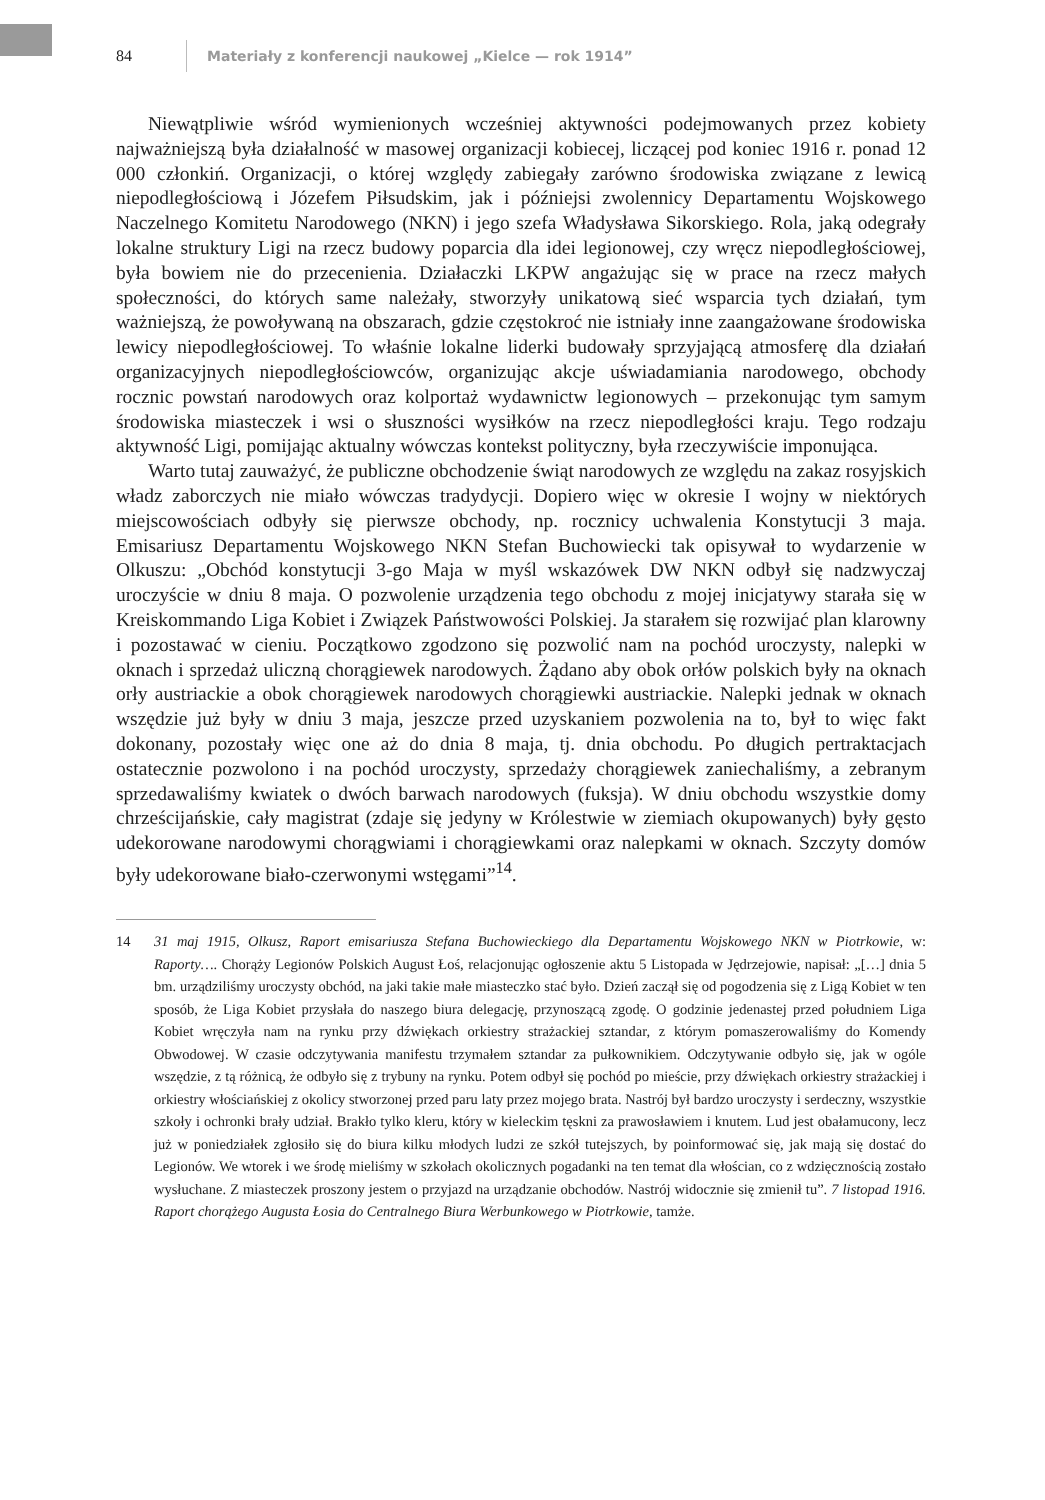84 Materiały z konferencji naukowej „Kielce — rok 1914”
Niewątpliwie wśród wymienionych wcześniej aktywności podejmowanych przez kobiety najważniejszą była działalność w masowej organizacji kobiecej, liczącej pod koniec 1916 r. ponad 12 000 członkiń. Organizacji, o której względy zabiegały zarówno środowiska związane z lewicą niepodległościową i Józefem Piłsudskim, jak i późniejsi zwolennicy Departamentu Wojskowego Naczelnego Komitetu Narodowego (NKN) i jego szefa Władysława Sikorskiego. Rola, jaką odegrały lokalne struktury Ligi na rzecz budowy poparcia dla idei legionowej, czy wręcz niepodległościowej, była bowiem nie do przecenienia. Działaczki LKPW angażując się w prace na rzecz małych społeczności, do których same należały, stworzyły unikatową sieć wsparcia tych działań, tym ważniejszą, że powoływaną na obszarach, gdzie częstokroć nie istniały inne zaangażowane środowiska lewicy niepodległościowej. To właśnie lokalne liderki budowały sprzyjającą atmosferę dla działań organizacyjnych niepodległościowców, organizując akcje uświadamiania narodowego, obchody rocznic powstań narodowych oraz kolportaż wydawnictw legionowych – przekonując tym samym środowiska miasteczek i wsi o słuszności wysiłków na rzecz niepodległości kraju. Tego rodzaju aktywność Ligi, pomijając aktualny wówczas kontekst polityczny, była rzeczywiście imponująca.
Warto tutaj zauważyć, że publiczne obchodzenie świąt narodowych ze względu na zakaz rosyjskich władz zaborczych nie miało wówczas tradydycji. Dopiero więc w okresie I wojny w niektórych miejscowościach odbyły się pierwsze obchody, np. rocznicy uchwalenia Konstytucji 3 maja. Emisariusz Departamentu Wojskowego NKN Stefan Buchowiecki tak opisywał to wydarzenie w Olkuszu: „Obchód konstytucji 3-go Maja w myśl wskazówek DW NKN odbył się nadzwyczaj uroczyście w dniu 8 maja. O pozwolenie urządzenia tego obchodu z mojej inicjatywy starała się w Kreiskommando Liga Kobiet i Związek Państwowości Polskiej. Ja starałem się rozwijać plan klarowny i pozostawać w cieniu. Początkowo zgodzono się pozwolić nam na pochód uroczysty, nalepki w oknach i sprzedaż uliczną chorągiewek narodowych. Żądano aby obok orłów polskich były na oknach orły austriackie a obok chorągiewek narodowych chorągiewki austriackie. Nalepki jednak w oknach wszędzie już były w dniu 3 maja, jeszcze przed uzyskaniem pozwolenia na to, był to więc fakt dokonany, pozostały więc one aż do dnia 8 maja, tj. dnia obchodu. Po długich pertraktacjach ostatecznie pozwolono i na pochód uroczysty, sprzedaży chorągiewek zaniechaliśmy, a zebranym sprzedawaliśmy kwiatek o dwóch barwach narodowych (fuksja). W dniu obchodu wszystkie domy chrześcijańskie, cały magistrat (zdaje się jedyny w Królestwie w ziemiach okupowanych) były gęsto udekorowane narodowymi chorągwiami i chorągiewkami oraz nalepkami w oknach. Szczyty domów były udekorowane biało-czerwonymi wstęgami”<sup>14</sup>.
14 31 maj 1915, Olkusz, Raport emisariusza Stefana Buchowieckiego dla Departamentu Wojskowego NKN w Piotrkowie, w: Raporty…. Chorąży Legionów Polskich August Łoś, relacjonując ogłoszenie aktu 5 Listopada w Jędrzejowie, napisał: „[…] dnia 5 bm. urządziliśmy uroczysty obchód, na jaki takie małe miasteczko stać było. Dzień zaczął się od pogodzenia się z Ligą Kobiet w ten sposób, że Liga Kobiet przysłała do naszego biura delegację, przynoszącą zgodę. O godzinie jedenastej przed południem Liga Kobiet wręczyła nam na rynku przy dźwiękach orkiestry strażackiej sztandar, z którym pomaszerowaliśmy do Komendy Obwodowej. W czasie odczytywania manifestu trzymałem sztandar za pułkownikiem. Odczytywanie odbyło się, jak w ogóle wszędzie, z tą różnicą, że odbyło się z trybuny na rynku. Potem odbył się pochód po mieście, przy dźwiękach orkiestry strażackiej i orkiestry włościańskiej z okolicy stworzonej przed paru laty przez mojego brata. Nastrój był bardzo uroczysty i serdeczny, wszystkie szkoły i ochronki brały udział. Brakło tylko kleru, który w kieleckim tęskni za prawosławiem i knutem. Lud jest obałamucony, lecz już w poniedziałek zgłosiło się do biura kilku młodych ludzi ze szkół tutejszych, by poinformować się, jak mają się dostać do Legionów. We wtorek i we środę mieliśmy w szkołach okolicznych pogadanki na ten temat dla włościan, co z wdzięcznością zostało wysłuchane. Z miasteczek proszony jestem o przyjazd na urządzanie obchodów. Nastrój widocznie się zmienił tu”. 7 listopad 1916. Raport chorążego Augusta Łosia do Centralnego Biura Werbunkowego w Piotrkowie, tamże.